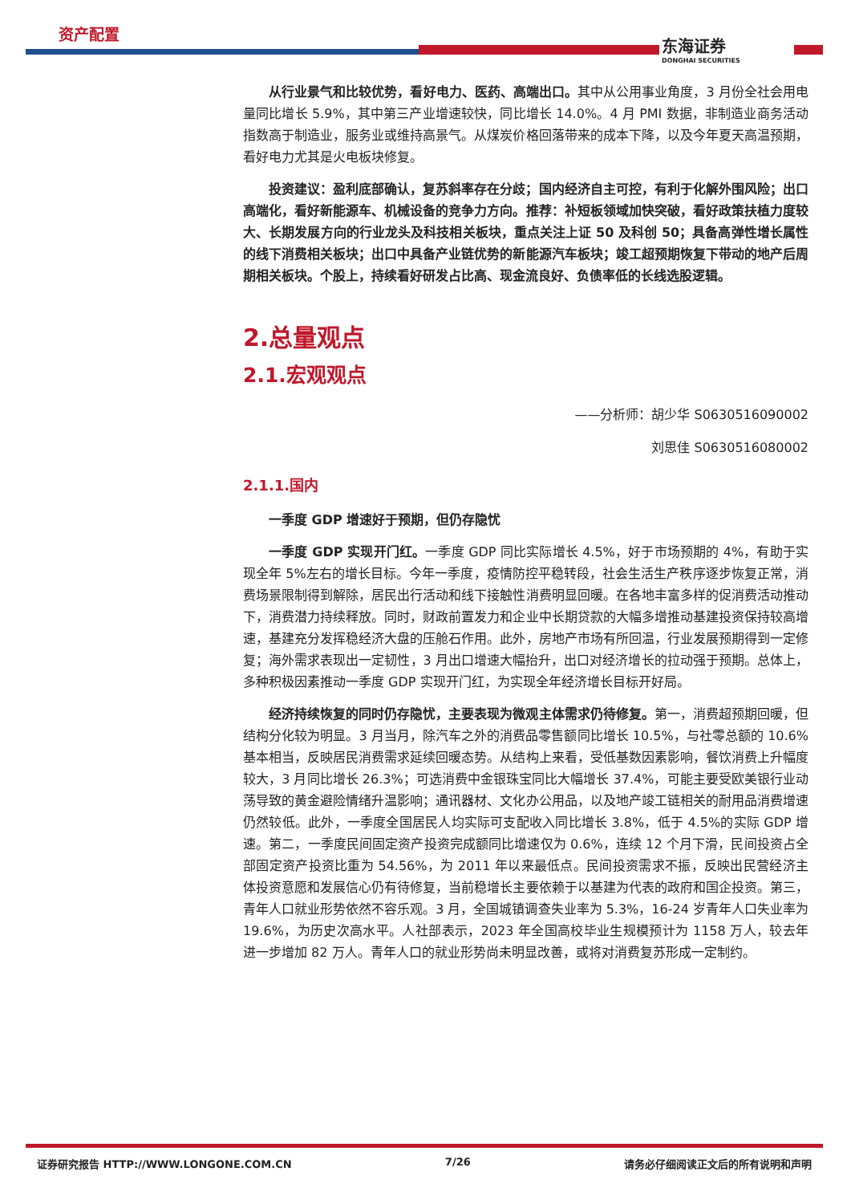资产配置
东海证券
DONGHAI SECURITIES
从行业景气和比较优势，看好电力、医药、高端出口。其中从公用事业角度，3 月份全社会用电量同比增长 5.9%，其中第三产业增速较快，同比增长 14.0%。4 月 PMI 数据，非制造业商务活动指数高于制造业，服务业或维持高景气。从煤炭价格回落带来的成本下降，以及今年夏天高温预期，看好电力尤其是火电板块修复。
投资建议：盈利底部确认，复苏斜率存在分歧；国内经济自主可控，有利于化解外围风险；出口高端化，看好新能源车、机械设备的竞争力方向。推荐：补短板领域加快突破，看好政策扶植力度较大、长期发展方向的行业龙头及科技相关板块，重点关注上证 50 及科创 50；具备高弹性增长属性的线下消费相关板块；出口中具备产业链优势的新能源汽车板块；竣工超预期恢复下带动的地产后周期相关板块。个股上，持续看好研发占比高、现金流良好、负债率低的长线选股逻辑。
2.总量观点
2.1.宏观观点
——分析师：胡少华 S0630516090002
刘思佳 S0630516080002
2.1.1.国内
一季度 GDP 增速好于预期，但仍存隐忧
一季度 GDP 实现开门红。一季度 GDP 同比实际增长 4.5%，好于市场预期的 4%，有助于实现全年 5%左右的增长目标。今年一季度，疫情防控平稳转段，社会生活生产秩序逐步恢复正常，消费场景限制得到解除，居民出行活动和线下接触性消费明显回暖。在各地丰富多样的促消费活动推动下，消费潜力持续释放。同时，财政前置发力和企业中长期贷款的大幅多增推动基建投资保持较高增速，基建充分发挥稳经济大盘的压舱石作用。此外，房地产市场有所回温，行业发展预期得到一定修复；海外需求表现出一定韧性，3 月出口增速大幅抬升，出口对经济增长的拉动强于预期。总体上，多种积极因素推动一季度 GDP 实现开门红，为实现全年经济增长目标开好局。
经济持续恢复的同时仍存隐忧，主要表现为微观主体需求仍待修复。第一，消费超预期回暖，但结构分化较为明显。3 月当月，除汽车之外的消费品零售额同比增长 10.5%，与社零总额的 10.6%基本相当，反映居民消费需求延续回暖态势。从结构上来看，受低基数因素影响，餐饮消费上升幅度较大，3 月同比增长 26.3%；可选消费中金银珠宝同比大幅增长 37.4%，可能主要受欧美银行业动荡导致的黄金避险情绪升温影响；通讯器材、文化办公用品，以及地产竣工链相关的耐用品消费增速仍然较低。此外，一季度全国居民人均实际可支配收入同比增长 3.8%，低于 4.5%的实际 GDP 增速。第二，一季度民间固定资产投资完成额同比增速仅为 0.6%，连续 12 个月下滑，民间投资占全部固定资产投资比重为 54.56%，为 2011 年以来最低点。民间投资需求不振，反映出民营经济主体投资意愿和发展信心仍有待修复，当前稳增长主要依赖于以基建为代表的政府和国企投资。第三，青年人口就业形势依然不容乐观。3 月，全国城镇调查失业率为 5.3%，16-24 岁青年人口失业率为 19.6%，为历史次高水平。人社部表示，2023 年全国高校毕业生规模预计为 1158 万人，较去年进一步增加 82 万人。青年人口的就业形势尚未明显改善，或将对消费复苏形成一定制约。
证券研究报告 HTTP://WWW.LONGONE.COM.CN 7/26 请务必仔细阅读正文后的所有说明和声明